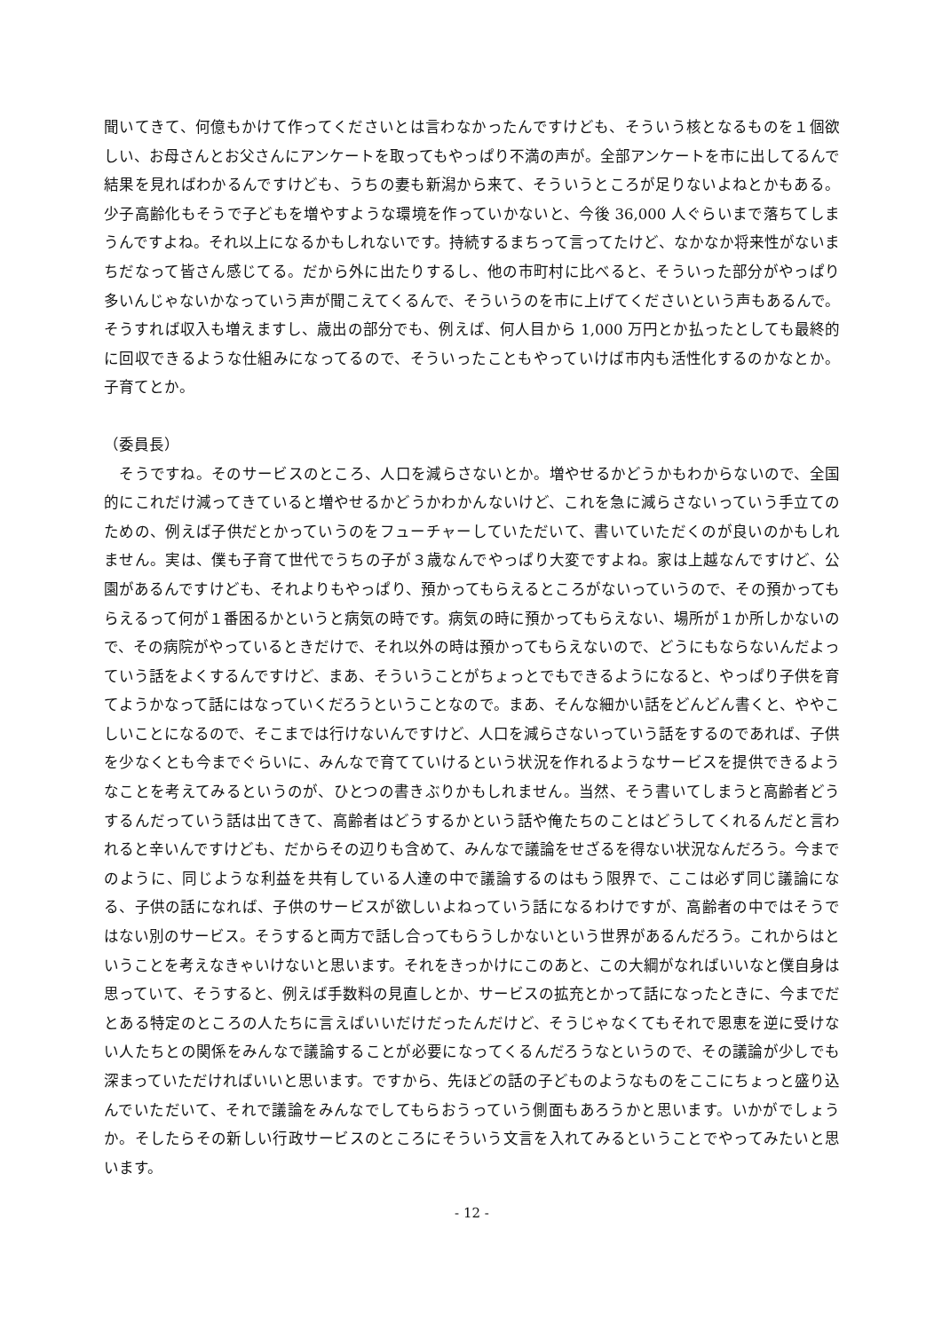聞いてきて、何億もかけて作ってくださいとは言わなかったんですけども、そういう核となるものを１個欲しい、お母さんとお父さんにアンケートを取ってもやっぱり不満の声が。全部アンケートを市に出してるんで結果を見ればわかるんですけども、うちの妻も新潟から来て、そういうところが足りないよねとかもある。少子高齢化もそうで子どもを増やすような環境を作っていかないと、今後 36,000 人ぐらいまで落ちてしまうんですよね。それ以上になるかもしれないです。持続するまちって言ってたけど、なかなか将来性がないまちだなって皆さん感じてる。だから外に出たりするし、他の市町村に比べると、そういった部分がやっぱり多いんじゃないかなっていう声が聞こえてくるんで、そういうのを市に上げてくださいという声もあるんで。そうすれば収入も増えますし、歳出の部分でも、例えば、何人目から 1,000 万円とか払ったとしても最終的に回収できるような仕組みになってるので、そういったこともやっていけば市内も活性化するのかなとか。子育てとか。
（委員長）
　そうですね。そのサービスのところ、人口を減らさないとか。増やせるかどうかもわからないので、全国的にこれだけ減ってきていると増やせるかどうかわかんないけど、これを急に減らさないっていう手立てのための、例えば子供だとかっていうのをフューチャーしていただいて、書いていただくのが良いのかもしれません。実は、僕も子育て世代でうちの子が３歳なんでやっぱり大変ですよね。家は上越なんですけど、公園があるんですけども、それよりもやっぱり、預かってもらえるところがないっていうので、その預かってもらえるって何が１番困るかというと病気の時です。病気の時に預かってもらえない、場所が１か所しかないので、その病院がやっているときだけで、それ以外の時は預かってもらえないので、どうにもならないんだよっていう話をよくするんですけど、まあ、そういうことがちょっとでもできるようになると、やっぱり子供を育てようかなって話にはなっていくだろうということなので。まあ、そんな細かい話をどんどん書くと、ややこしいことになるので、そこまでは行けないんですけど、人口を減らさないっていう話をするのであれば、子供を少なくとも今までぐらいに、みんなで育てていけるという状況を作れるようなサービスを提供できるようなことを考えてみるというのが、ひとつの書きぶりかもしれません。当然、そう書いてしまうと高齢者どうするんだっていう話は出てきて、高齢者はどうするかという話や俺たちのことはどうしてくれるんだと言われると辛いんですけども、だからその辺りも含めて、みんなで議論をせざるを得ない状況なんだろう。今までのように、同じような利益を共有している人達の中で議論するのはもう限界で、ここは必ず同じ議論になる、子供の話になれば、子供のサービスが欲しいよねっていう話になるわけですが、高齢者の中ではそうではない別のサービス。そうすると両方で話し合ってもらうしかないという世界があるんだろう。これからはということを考えなきゃいけないと思います。それをきっかけにこのあと、この大綱がなればいいなと僕自身は思っていて、そうすると、例えば手数料の見直しとか、サービスの拡充とかって話になったときに、今までだとある特定のところの人たちに言えばいいだけだったんだけど、そうじゃなくてもそれで恩恵を逆に受けない人たちとの関係をみんなで議論することが必要になってくるんだろうなというので、その議論が少しでも深まっていただければいいと思います。ですから、先ほどの話の子どものようなものをここにちょっと盛り込んでいただいて、それで議論をみんなでしてもらおうっていう側面もあろうかと思います。いかがでしょうか。そしたらその新しい行政サービスのところにそういう文言を入れてみるということでやってみたいと思います。
- 12 -